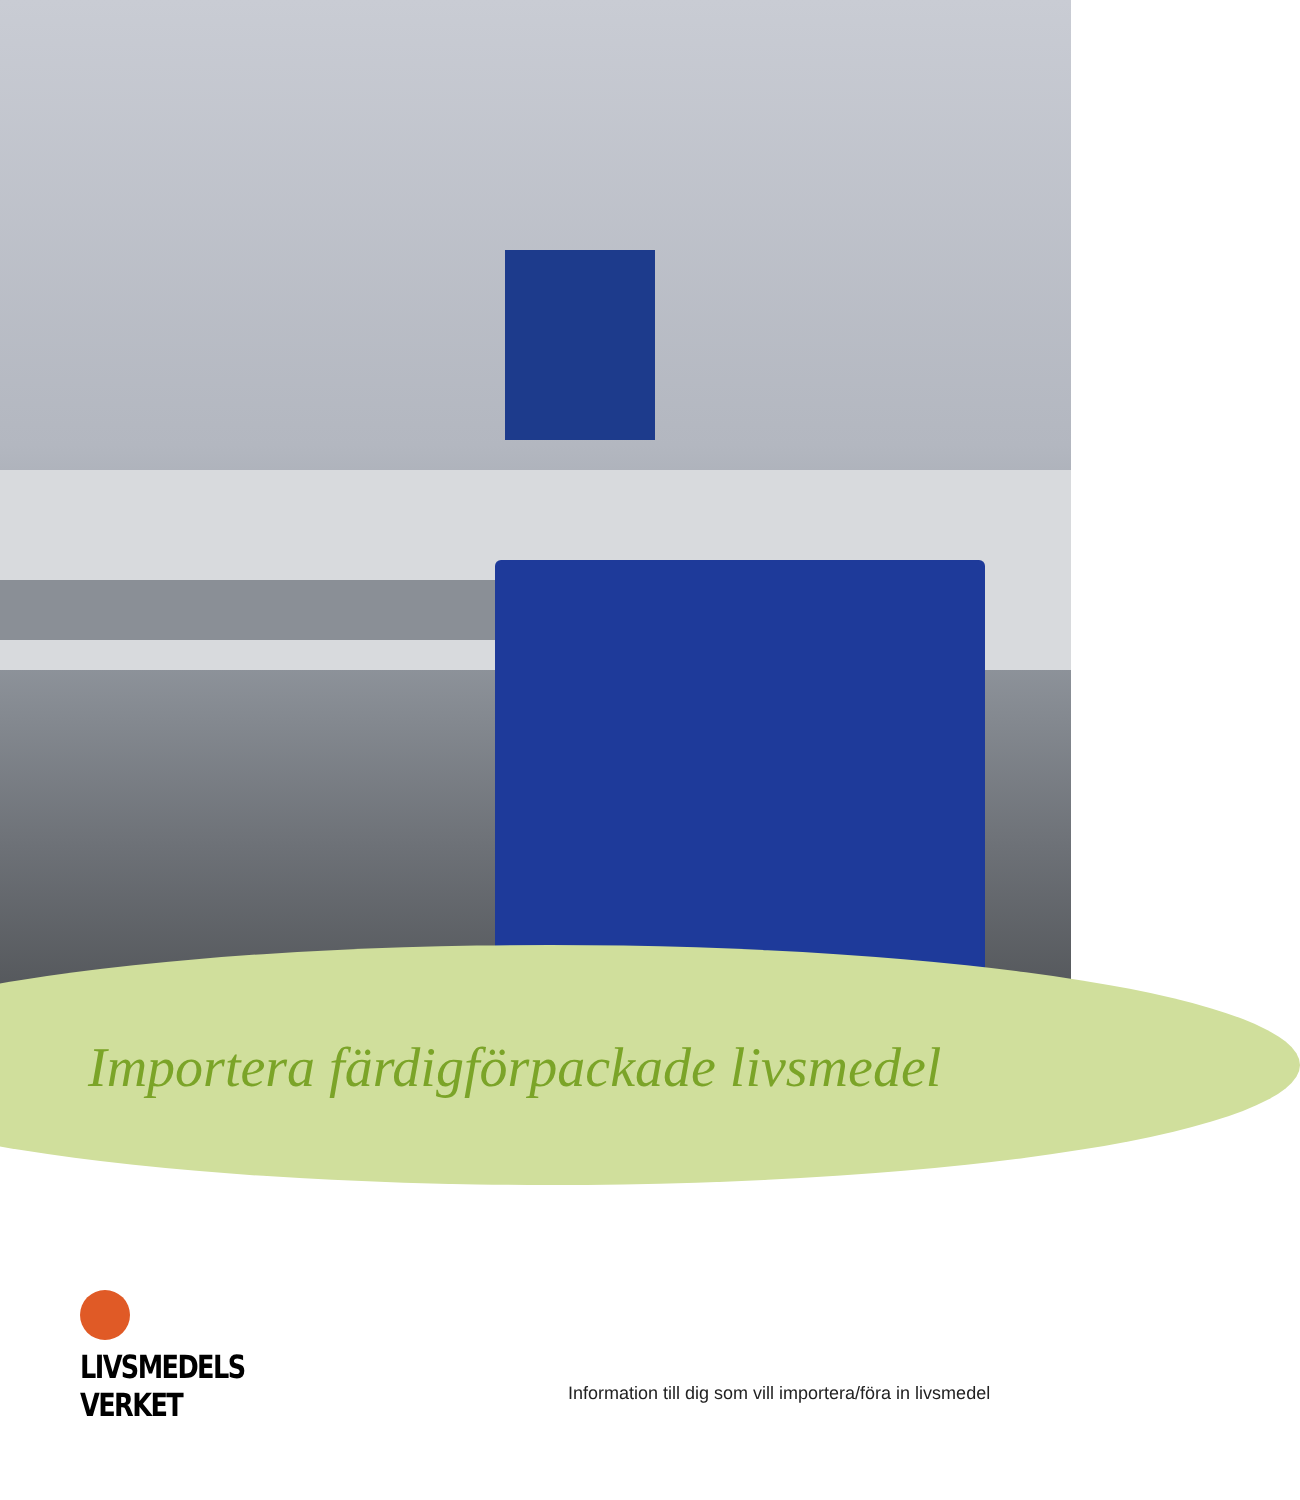Importera färdigförpackade livsmedel
LIVSMEDELS
VERKET
Information till dig som vill importera/föra in livsmedel